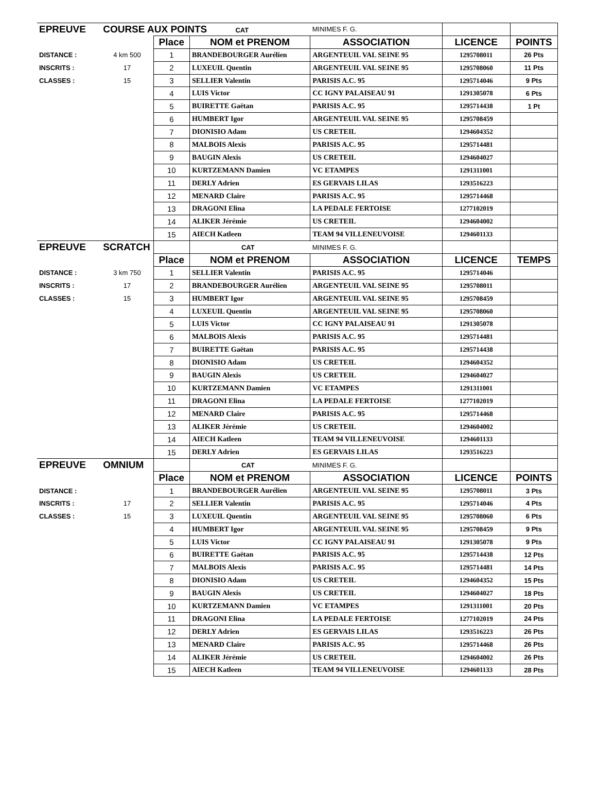| EPREUVE | COURSE AUX POINTS CAT | | | MINIMES F. G. | | |
| | | Place | NOM et PRENOM | ASSOCIATION | LICENCE | POINTS |
| DISTANCE : | 4 km 500 | 1 | BRANDEBOURGER Aurélien | ARGENTEUIL VAL SEINE 95 | 1295708011 | 26 Pts |
| INSCRITS : | 17 | 2 | LUXEUIL Quentin | ARGENTEUIL VAL SEINE 95 | 1295708060 | 11 Pts |
| CLASSES : | 15 | 3 | SELLIER Valentin | PARISIS A.C. 95 | 1295714046 | 9 Pts |
| | | 4 | LUIS Victor | CC IGNY PALAISEAU 91 | 1291305078 | 6 Pts |
| | | 5 | BUIRETTE Gaëtan | PARISIS A.C. 95 | 1295714438 | 1 Pt |
| | | 6 | HUMBERT Igor | ARGENTEUIL VAL SEINE 95 | 1295708459 | |
| | | 7 | DIONISIO Adam | US CRETEIL | 1294604352 | |
| | | 8 | MALBOIS Alexis | PARISIS A.C. 95 | 1295714481 | |
| | | 9 | BAUGIN Alexis | US CRETEIL | 1294604027 | |
| | | 10 | KURTZEMANN Damien | VC ETAMPES | 1291311001 | |
| | | 11 | DERLY Adrien | ES GERVAIS LILAS | 1293516223 | |
| | | 12 | MENARD Claire | PARISIS A.C. 95 | 1295714468 | |
| | | 13 | DRAGONI Elina | LA PEDALE FERTOISE | 1277102019 | |
| | | 14 | ALIKER Jérémie | US CRETEIL | 1294604002 | |
| | | 15 | AIECH Katleen | TEAM 94 VILLENEUVOISE | 1294601133 | |
| EPREUVE | SCRATCH | | CAT | MINIMES F. G. | | |
| | | Place | NOM et PRENOM | ASSOCIATION | LICENCE | TEMPS |
| DISTANCE : | 3 km 750 | 1 | SELLIER Valentin | PARISIS A.C. 95 | 1295714046 | |
| INSCRITS : | 17 | 2 | BRANDEBOURGER Aurélien | ARGENTEUIL VAL SEINE 95 | 1295708011 | |
| CLASSES : | 15 | 3 | HUMBERT Igor | ARGENTEUIL VAL SEINE 95 | 1295708459 | |
| | | 4 | LUXEUIL Quentin | ARGENTEUIL VAL SEINE 95 | 1295708060 | |
| | | 5 | LUIS Victor | CC IGNY PALAISEAU 91 | 1291305078 | |
| | | 6 | MALBOIS Alexis | PARISIS A.C. 95 | 1295714481 | |
| | | 7 | BUIRETTE Gaëtan | PARISIS A.C. 95 | 1295714438 | |
| | | 8 | DIONISIO Adam | US CRETEIL | 1294604352 | |
| | | 9 | BAUGIN Alexis | US CRETEIL | 1294604027 | |
| | | 10 | KURTZEMANN Damien | VC ETAMPES | 1291311001 | |
| | | 11 | DRAGONI Elina | LA PEDALE FERTOISE | 1277102019 | |
| | | 12 | MENARD Claire | PARISIS A.C. 95 | 1295714468 | |
| | | 13 | ALIKER Jérémie | US CRETEIL | 1294604002 | |
| | | 14 | AIECH Katleen | TEAM 94 VILLENEUVOISE | 1294601133 | |
| | | 15 | DERLY Adrien | ES GERVAIS LILAS | 1293516223 | |
| EPREUVE | OMNIUM | | CAT | MINIMES F. G. | | |
| | | Place | NOM et PRENOM | ASSOCIATION | LICENCE | POINTS |
| DISTANCE : | | 1 | BRANDEBOURGER Aurélien | ARGENTEUIL VAL SEINE 95 | 1295708011 | 3 Pts |
| INSCRITS : | 17 | 2 | SELLIER Valentin | PARISIS A.C. 95 | 1295714046 | 4 Pts |
| CLASSES : | 15 | 3 | LUXEUIL Quentin | ARGENTEUIL VAL SEINE 95 | 1295708060 | 6 Pts |
| | | 4 | HUMBERT Igor | ARGENTEUIL VAL SEINE 95 | 1295708459 | 9 Pts |
| | | 5 | LUIS Victor | CC IGNY PALAISEAU 91 | 1291305078 | 9 Pts |
| | | 6 | BUIRETTE Gaëtan | PARISIS A.C. 95 | 1295714438 | 12 Pts |
| | | 7 | MALBOIS Alexis | PARISIS A.C. 95 | 1295714481 | 14 Pts |
| | | 8 | DIONISIO Adam | US CRETEIL | 1294604352 | 15 Pts |
| | | 9 | BAUGIN Alexis | US CRETEIL | 1294604027 | 18 Pts |
| | | 10 | KURTZEMANN Damien | VC ETAMPES | 1291311001 | 20 Pts |
| | | 11 | DRAGONI Elina | LA PEDALE FERTOISE | 1277102019 | 24 Pts |
| | | 12 | DERLY Adrien | ES GERVAIS LILAS | 1293516223 | 26 Pts |
| | | 13 | MENARD Claire | PARISIS A.C. 95 | 1295714468 | 26 Pts |
| | | 14 | ALIKER Jérémie | US CRETEIL | 1294604002 | 26 Pts |
| | | 15 | AIECH Katleen | TEAM 94 VILLENEUVOISE | 1294601133 | 28 Pts |